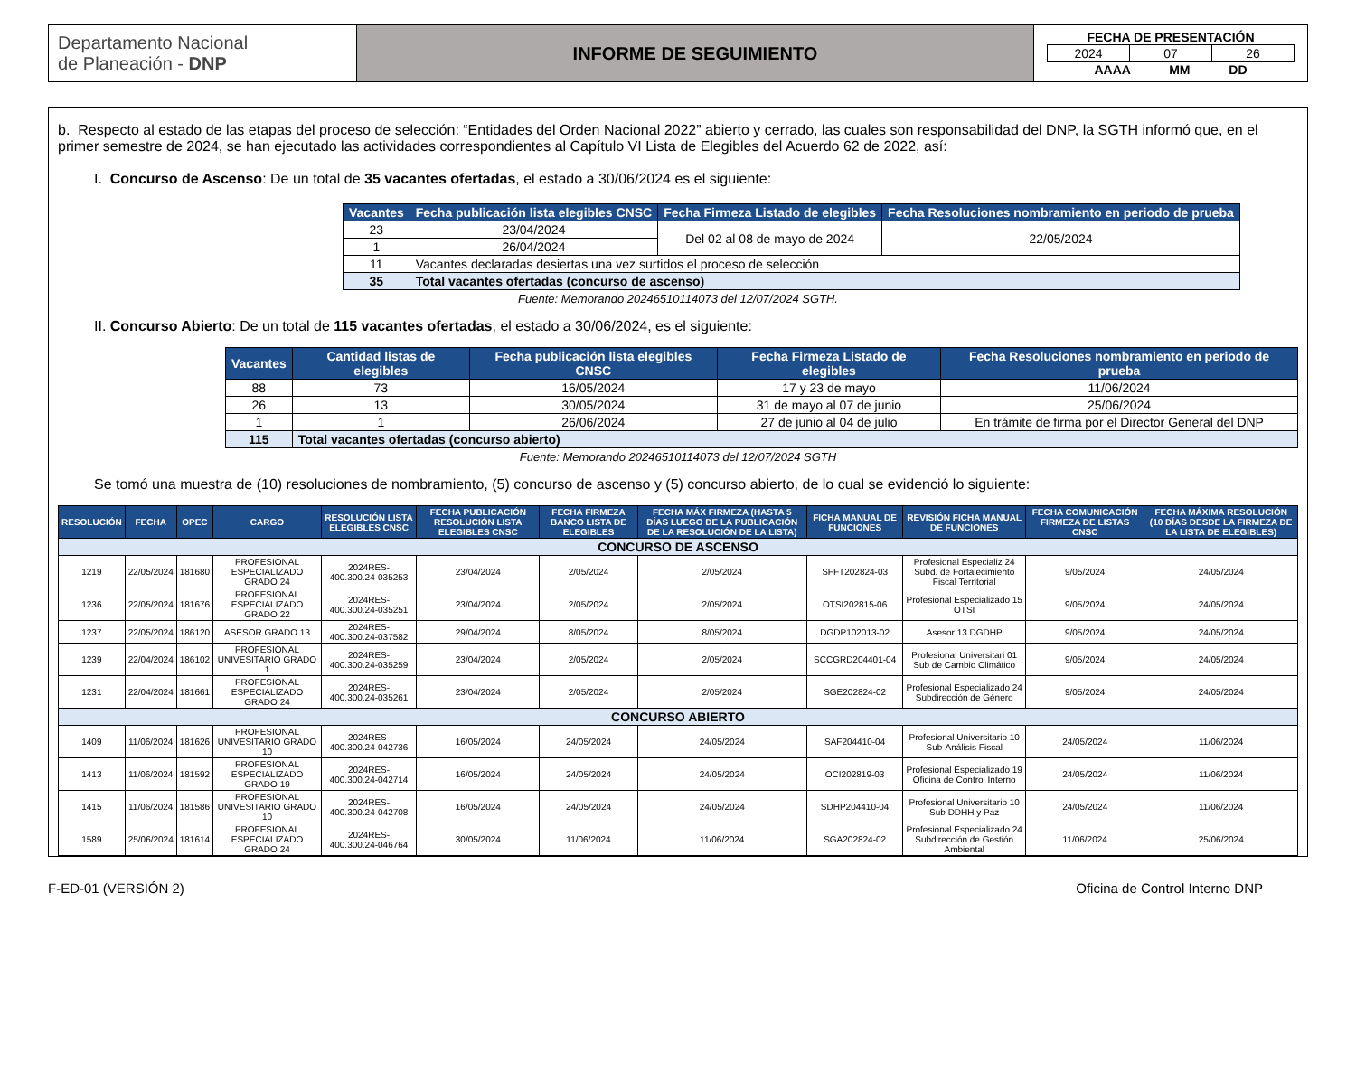| Departamento Nacional de Planeación - DNP | INFORME DE SEGUIMIENTO | FECHA DE PRESENTACIÓN / 2024 / 07 / 26 / AAAA MM DD |
b. Respecto al estado de las etapas del proceso de selección: “Entidades del Orden Nacional 2022” abierto y cerrado, las cuales son responsabilidad del DNP, la SGTH informó que, en el primer semestre de 2024, se han ejecutado las actividades correspondientes al Capítulo VI Lista de Elegibles del Acuerdo 62 de 2022, así:
I. Concurso de Ascenso: De un total de 35 vacantes ofertadas, el estado a 30/06/2024 es el siguiente:
| Vacantes | Fecha publicación lista elegibles CNSC | Fecha Firmeza Listado de elegibles | Fecha Resoluciones nombramiento en periodo de prueba |
| --- | --- | --- | --- |
| 23 | 23/04/2024 | Del 02 al 08 de mayo de 2024 | 22/05/2024 |
| 1 | 26/04/2024 | | |
| 11 | Vacantes declaradas desiertas una vez surtidos el proceso de selección | | |
| 35 | Total vacantes ofertadas (concurso de ascenso) | | |
Fuente: Memorando 20246510114073 del 12/07/2024 SGTH.
II. Concurso Abierto: De un total de 115 vacantes ofertadas, el estado a 30/06/2024, es el siguiente:
| Vacantes | Cantidad listas de elegibles | Fecha publicación lista elegibles CNSC | Fecha Firmeza Listado de elegibles | Fecha Resoluciones nombramiento en periodo de prueba |
| --- | --- | --- | --- | --- |
| 88 | 73 | 16/05/2024 | 17 y 23 de mayo | 11/06/2024 |
| 26 | 13 | 30/05/2024 | 31 de mayo al 07 de junio | 25/06/2024 |
| 1 | 1 | 26/06/2024 | 27 de junio al 04 de julio | En trámite de firma por el Director General del DNP |
| 115 | Total vacantes ofertadas (concurso abierto) | | | |
Fuente: Memorando 20246510114073 del 12/07/2024 SGTH
Se tomó una muestra de (10) resoluciones de nombramiento, (5) concurso de ascenso y (5) concurso abierto, de lo cual se evidenció lo siguiente:
| RESOLUCIÓN | FECHA | OPEC | CARGO | RESOLUCIÓN LISTA ELEGIBLES CNSC | FECHA PUBLICACIÓN RESOLUCIÓN LISTA ELEGIBLES CNSC | FECHA FIRMEZA BANCO LISTA DE ELEGIBLES | FECHA MÁX FIRMEZA (HASTA 5 DÍAS LUEGO DE LA PUBLICACIÓN DE LA RESOLUCIÓN DE LA LISTA) | FICHA MANUAL DE FUNCIONES | REVISIÓN FICHA MANUAL DE FUNCIONES | FECHA COMUNICACIÓN FIRMEZA DE LISTAS CNSC | FECHA MÁXIMA RESOLUCIÓN (10 DÍAS DESDE LA FIRMEZA DE LA LISTA DE ELEGIBLES) |
| --- | --- | --- | --- | --- | --- | --- | --- | --- | --- | --- | --- |
| CONCURSO DE ASCENSO | | | | | | | | | | | |
| 1219 | 22/05/2024 | 181680 | PROFESIONAL ESPECIALIZADO GRADO 24 | 2024RES-400.300.24-035253 | 23/04/2024 | 2/05/2024 | 2/05/2024 | SFFT202824-03 | Profesional Especializ 24 Subd. de Fortalecimiento Fiscal Territorial | 9/05/2024 | 24/05/2024 |
| 1236 | 22/05/2024 | 181676 | PROFESIONAL ESPECIALIZADO GRADO 22 | 2024RES-400.300.24-035251 | 23/04/2024 | 2/05/2024 | 2/05/2024 | OTSI202815-06 | Profesional Especializado 15 OTSI | 9/05/2024 | 24/05/2024 |
| 1237 | 22/05/2024 | 186120 | ASESOR GRADO 13 | 2024RES-400.300.24-037582 | 29/04/2024 | 8/05/2024 | 8/05/2024 | DGDP102013-02 | Asesor 13 DGDHP | 9/05/2024 | 24/05/2024 |
| 1239 | 22/04/2024 | 186102 | PROFESIONAL UNIVESITARIO GRADO 1 | 2024RES-400.300.24-035259 | 23/04/2024 | 2/05/2024 | 2/05/2024 | SCCGRD204401-04 | Profesional Universitari 01 Sub de Cambio Climático | 9/05/2024 | 24/05/2024 |
| 1231 | 22/04/2024 | 181661 | PROFESIONAL ESPECIALIZADO GRADO 24 | 2024RES-400.300.24-035261 | 23/04/2024 | 2/05/2024 | 2/05/2024 | SGE202824-02 | Profesional Especializado 24 Subdirección de Género | 9/05/2024 | 24/05/2024 |
| CONCURSO ABIERTO | | | | | | | | | | | |
| 1409 | 11/06/2024 | 181626 | PROFESIONAL UNIVESITARIO GRADO 10 | 2024RES-400.300.24-042736 | 16/05/2024 | 24/05/2024 | 24/05/2024 | SAF204410-04 | Profesional Universitario 10 Sub-Análisis Fiscal | 24/05/2024 | 11/06/2024 |
| 1413 | 11/06/2024 | 181592 | PROFESIONAL ESPECIALIZADO GRADO 19 | 2024RES-400.300.24-042714 | 16/05/2024 | 24/05/2024 | 24/05/2024 | OCI202819-03 | Profesional Especializado 19 Oficina de Control Interno | 24/05/2024 | 11/06/2024 |
| 1415 | 11/06/2024 | 181586 | PROFESIONAL UNIVESITARIO GRADO 10 | 2024RES-400.300.24-042708 | 16/05/2024 | 24/05/2024 | 24/05/2024 | SDHP204410-04 | Profesional Universitario 10 Sub DDHH y Paz | 24/05/2024 | 11/06/2024 |
| 1589 | 25/06/2024 | 181614 | PROFESIONAL ESPECIALIZADO GRADO 24 | 2024RES-400.300.24-046764 | 30/05/2024 | 11/06/2024 | 11/06/2024 | SGA202824-02 | Profesional Especializado 24 Subdirección de Gestión Ambiental | 11/06/2024 | 25/06/2024 |
F-ED-01 (VERSIÓN 2) Oficina de Control Interno DNP